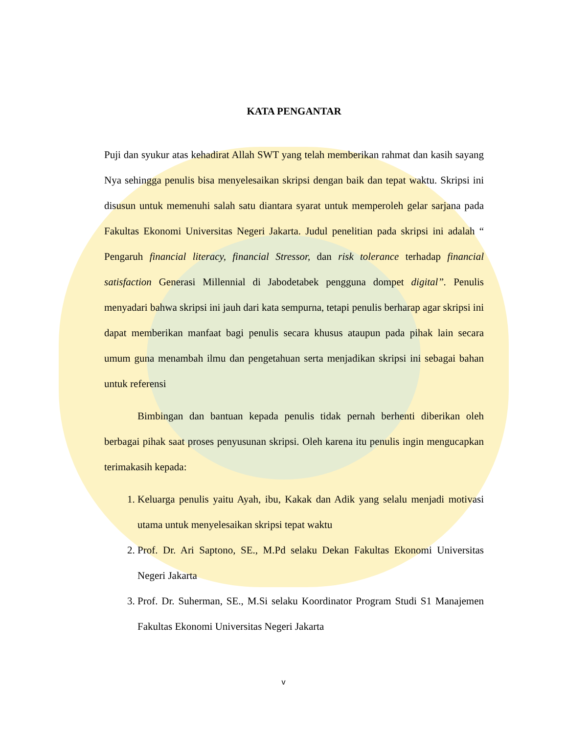KATA PENGANTAR
Puji dan syukur atas kehadirat Allah SWT yang telah memberikan rahmat dan kasih sayang Nya sehingga penulis bisa menyelesaikan skripsi dengan baik dan tepat waktu. Skripsi ini disusun untuk memenuhi salah satu diantara syarat untuk memperoleh gelar sarjana pada Fakultas Ekonomi Universitas Negeri Jakarta. Judul penelitian pada skripsi ini adalah “ Pengaruh financial literacy, financial Stressor, dan risk tolerance terhadap financial satisfaction Generasi Millennial di Jabodetabek pengguna dompet digital”. Penulis menyadari bahwa skripsi ini jauh dari kata sempurna, tetapi penulis berharap agar skripsi ini dapat memberikan manfaat bagi penulis secara khusus ataupun pada pihak lain secara umum guna menambah ilmu dan pengetahuan serta menjadikan skripsi ini sebagai bahan untuk referensi
Bimbingan dan bantuan kepada penulis tidak pernah berhenti diberikan oleh berbagai pihak saat proses penyusunan skripsi. Oleh karena itu penulis ingin mengucapkan terimakasih kepada:
1. Keluarga penulis yaitu Ayah, ibu, Kakak dan Adik yang selalu menjadi motivasi utama untuk menyelesaikan skripsi tepat waktu
2. Prof. Dr. Ari Saptono, SE., M.Pd selaku Dekan Fakultas Ekonomi Universitas Negeri Jakarta
3. Prof. Dr. Suherman, SE., M.Si selaku Koordinator Program Studi S1 Manajemen Fakultas Ekonomi Universitas Negeri Jakarta
v